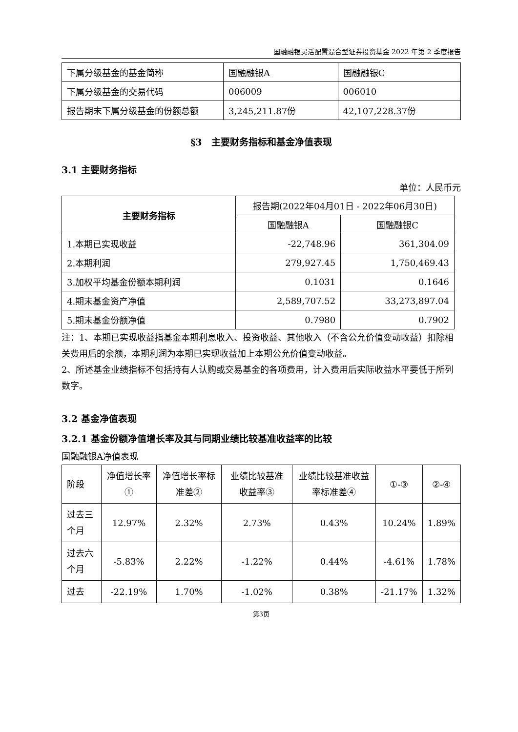国融融银灵活配置混合型证券投资基金 2022 年第 2 季度报告
| 下属分级基金的基金简称 | 国融融银A | 国融融银C |
| 下属分级基金的交易代码 | 006009 | 006010 |
| 报告期末下属分级基金的份额总额 | 3,245,211.87份 | 42,107,228.37份 |
§3　主要财务指标和基金净值表现
3.1 主要财务指标
单位：人民币元
| 主要财务指标 | 报告期(2022年04月01日 - 2022年06月30日) | |
| | 国融融银A | 国融融银C |
| 1.本期已实现收益 | -22,748.96 | 361,304.09 |
| 2.本期利润 | 279,927.45 | 1,750,469.43 |
| 3.加权平均基金份额本期利润 | 0.1031 | 0.1646 |
| 4.期末基金资产净值 | 2,589,707.52 | 33,273,897.04 |
| 5.期末基金份额净值 | 0.7980 | 0.7902 |
注：1、本期已实现收益指基金本期利息收入、投资收益、其他收入（不含公允价值变动收益）扣除相关费用后的余额，本期利润为本期已实现收益加上本期公允价值变动收益。
2、所述基金业绩指标不包括持有人认购或交易基金的各项费用，计入费用后实际收益水平要低于所列数字。
3.2 基金净值表现
3.2.1 基金份额净值增长率及其与同期业绩比较基准收益率的比较
国融融银A净值表现
| 阶段 | 净值增长率① | 净值增长率标准差② | 业绩比较基准收益率③ | 业绩比较基准收益率标准差④ | ①-③ | ②-④ |
| 过去三个月 | 12.97% | 2.32% | 2.73% | 0.43% | 10.24% | 1.89% |
| 过去六个月 | -5.83% | 2.22% | -1.22% | 0.44% | -4.61% | 1.78% |
| 过去 | -22.19% | 1.70% | -1.02% | 0.38% | -21.17% | 1.32% |
第3页